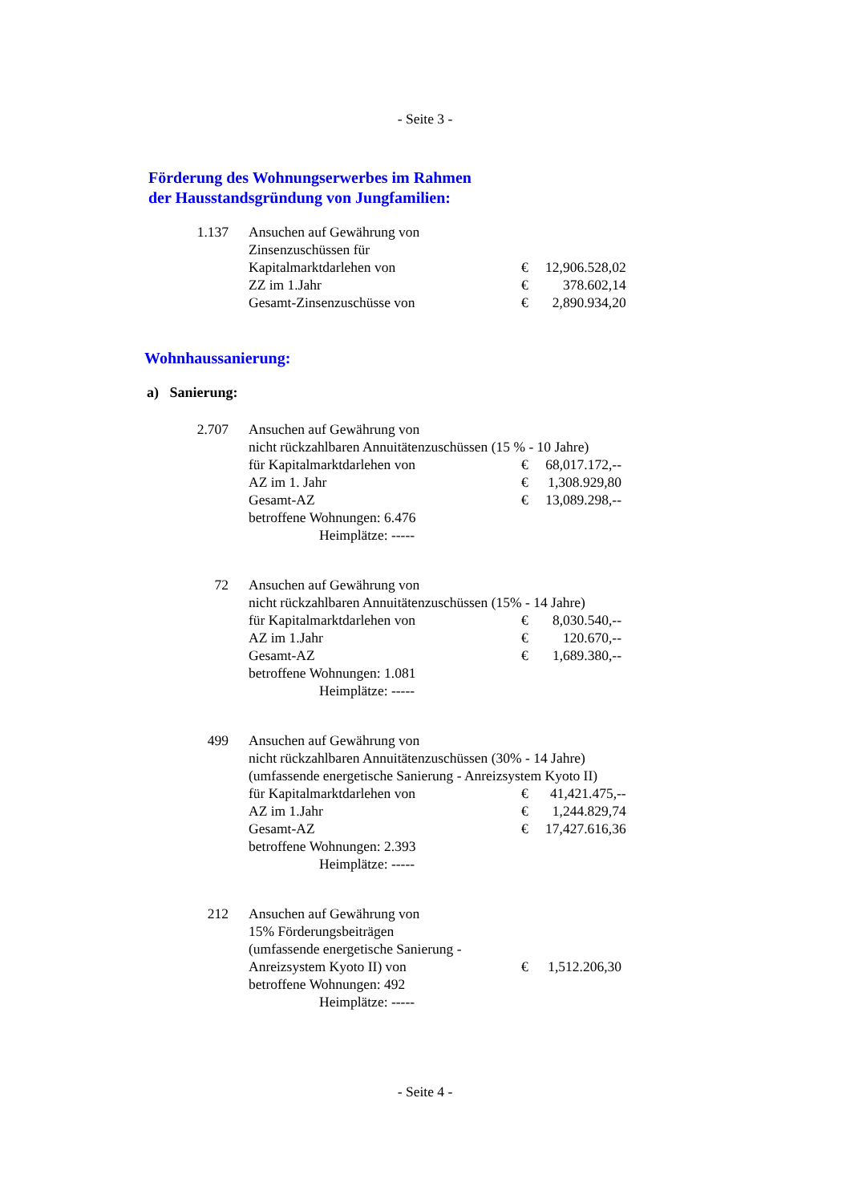- Seite 3 -
Förderung des Wohnungserwerbes im Rahmen
der Hausstandsgründung von Jungfamilien:
| 1.137 | Ansuchen auf Gewährung von | | |
| | Zinsenzuschüssen für | | |
| | Kapitalmarktdarlehen von | € | 12,906.528,02 |
| | ZZ im 1.Jahr | € | 378.602,14 |
| | Gesamt-Zinsenzuschüsse von | € | 2,890.934,20 |
Wohnhaussanierung:
a) Sanierung:
| 2.707 | Ansuchen auf Gewährung von | | |
| | nicht rückzahlbaren Annuitätenzuschüssen (15 % - 10 Jahre) | | |
| | für Kapitalmarktdarlehen von | € | 68,017.172,-- |
| | AZ im 1. Jahr | € | 1,308.929,80 |
| | Gesamt-AZ | € | 13,089.298,-- |
| | betroffene Wohnungen: 6.476 | | |
| | Heimplätze: ----- | | |
| 72 | Ansuchen auf Gewährung von | | |
| | nicht rückzahlbaren Annuitätenzuschüssen (15% - 14 Jahre) | | |
| | für Kapitalmarktdarlehen von | € | 8,030.540,-- |
| | AZ im 1.Jahr | € | 120.670,-- |
| | Gesamt-AZ | € | 1,689.380,-- |
| | betroffene Wohnungen: 1.081 | | |
| | Heimplätze: ----- | | |
| 499 | Ansuchen auf Gewährung von | | |
| | nicht rückzahlbaren Annuitätenzuschüssen (30% - 14 Jahre) | | |
| | (umfassende energetische Sanierung - Anreizsystem Kyoto II) | | |
| | für Kapitalmarktdarlehen von | € | 41,421.475,-- |
| | AZ im 1.Jahr | € | 1,244.829,74 |
| | Gesamt-AZ | € | 17,427.616,36 |
| | betroffene Wohnungen: 2.393 | | |
| | Heimplätze: ----- | | |
| 212 | Ansuchen auf Gewährung von | | |
| | 15% Förderungsbeiträgen | | |
| | (umfassende energetische Sanierung - | | |
| | Anreizsystem Kyoto II) von | € | 1,512.206,30 |
| | betroffene Wohnungen: 492 | | |
| | Heimplätze: ----- | | |
- Seite 4 -